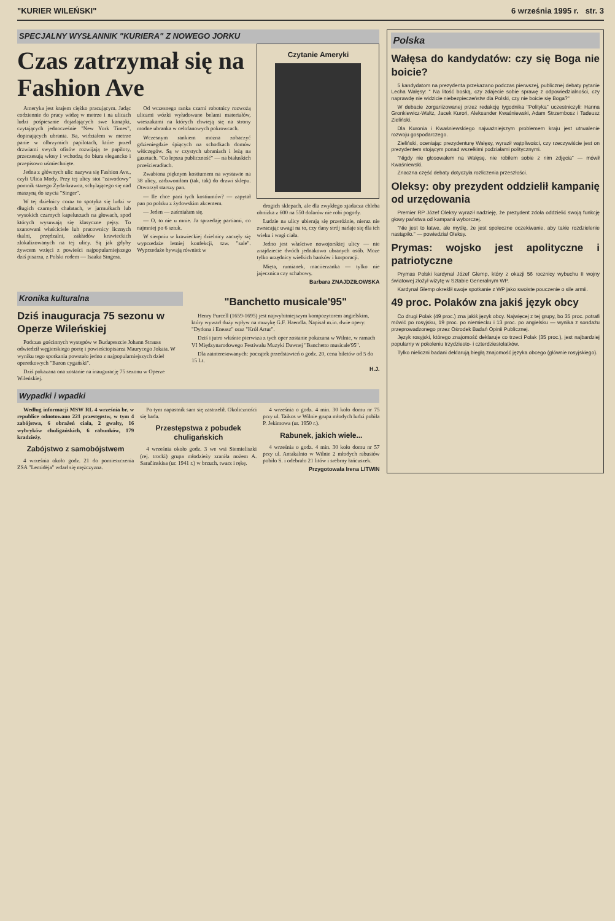"KURIER WILEŃSKI" 6 września 1995 r. str. 3
SPECJALNY WYSŁANNIK "KURIERA" Z NOWEGO JORKU
Czas zatrzymał się na Fashion Ave
Ameryka jest krajem ciężko pracującym. Jadąc codziennie do pracy widzę w metrze i na ulicach ludzi pośpiesznie dojadających swe kanapki, czytających jednocześnie "New York Times", dopinających ubrania. Ba, widziałem w metrze panie w olbrzymich papilotach, które przed drzwiami swych ofisów rozwijają te papiloty, przeczesują włosy i wchodzą do biura elegancko i przepisowo uśmiechnięte.
Jedna z głównych ulic nazywa się Fashion Ave., czyli Ulica Mody. Przy tej ulicy stoi "zawodowy" pomnik starego Żyda-krawca, schylającego się nad maszyną do szycia "Singer".
W tej dzielnicy coraz to spotyka się ludzi w długich czarnych chałatach, w jarmułkach lub wysokich czarnych kapeluszach na głowach, spod których wysuwają się klasyczne pejsy. To szanowani właściciele lub pracownicy licznych tkalni, przędzalni, zakładów krawieckich zlokalizowanych na tej ulicy. Są jak gdyby żywcem wzięci z powieści najpopularniejszego dziś pisarza, z Polski rodem — Isaaka Singera.
Od wczesnego ranka czarni robotnicy rozwożą ulicami wózki wyładowane belami materiałów, wieszakami na których chwieją się na strony modne ubranka w celofanowych pokrowcach.
Wczesnym rankiem można zobaczyć gdzieniegdzie śpiących na schodkach domów włóczęgów. Są w czystych ubraniach i leżą na gazetach. "Co lepsza publiczność" — na białuskich prześcieradłach.
Zwabiona pięknym kostiumem na wystawie na 38 ulicy, zadzwoniłam (tak, tak) do drzwi sklepu. Otworzył starszy pan.
— Ile chce pani tych kostiumów? — zapytał pan po polsku z żydowskim akcentem.
— Jeden — zaśmiałam się.
— O, to nie u mnie. Ja sprzedaję partiami, co najmniej po 6 sztuk.
W sierpniu w krawieckiej dzielnicy zaczęły się wyprzedaże letniej konfekcji, tzw. "sale". Wyprzedaże bywają również w
Czytanie Ameryki
drogich sklepach, ale dla zwykłego zjadacza chleba obniżka z 600 na 550 dolarów nie robi pogody.
Ludzie na ulicy ubierają się przeróżnie, nieraz nie zwracając uwagi na to, czy dany strój nadaje się dla ich wieku i wagi ciała.
Jedno jest właściwe nowojorskiej ulicy — nie znajdziecie dwóch jednakowo ubranych osób. Może tylko urzędnicy wielkich banków i korporacji.
Mięta, rumianek, maciierzanka — tylko nie jajecznica czy schabowy.
Barbara ZNAJDZIŁOWSKA
Kronika kulturalna
Dziś inauguracja 75 sezonu w Operze Wileńskiej
Podczas gościnnych występów w Budapeszcie Johann Strauss odwiedził węgierskiego poetę i powieściopisarza Maurycego Jokaia. W wyniku tego spotkania powstało jedno z najpopularniejszych dzieł operetkowych "Baron cygański".
Dziś pokazana ona zostanie na inaugurację 75 sezonu w Operze Wileńskiej.
"Banchetto musicale'95"
Henry Purcell (1659-1695) jest najwybitniejszym kompozytorem angielskim, który wywarł duży wpływ na muzykę G.F. Haendla. Napisał m.in. dwie opery: "Dydona i Eneasz" oraz "Król Artur".
Dziś i jutro właśnie pierwsza z tych oper zostanie pokazana w Wilnie, w ramach VI Międzynarodowego Festiwalu Muzyki Dawnej "Banchetto musicale'95".
Dla zainteresowanych: początek przedstawień o godz. 20, cena biletów od 5 do 15 Lt.
H.J.
Wypadki i wpadki
Według informacji MSW RL 4 września br. w republice odnotowano 221 przestępstw, w tym 4 zabójstwa, 6 obrażeń ciała, 2 gwałty, 16 wybryków chuligańskich, 6 rabunków, 179 kradzieży.
Zabójstwo z samobójstwem
4 września około godz. 21 do pomieszczenia ZSA "Lemidėja" wdarł się mężczyzna.
Po tym napastnik sam się zastrzelił. Okoliczności się bada.
Przestępstwa z pobudek chuligańskich
4 września około godz. 3 we wsi Siemieliszki (rej. trocki) grupa młodzieży zraniła nożem A. Saračinskisa (ur. 1941 r.) w brzuch, twarz i rękę.
4 września o godz. 4 min. 30 koło domu nr 75 przy ul. Taikos w Wilnie grupa młodych ludzi pobiła P. Jekimowa (ur. 1950 r.).
Rabunek, jakich wiele...
4 września o godz. 4 min. 30 koło domu nr 57 przy ul. Antakalnio w Wilnie 2 młodych rabusiów pobiło S. i odebrało 21 litów i srebrny łańcuszek.
Przygotowała Irena LITWIN
Polska
Wałęsa do kandydatów: czy się Boga nie boicie?
5 kandydatom na prezydenta przekazano podczas pierwszej, publicznej debaty pytanie Lecha Wałęsy: " Na litość boską, czy zdajecie sobie sprawę z odpowiedzialności, czy naprawdę nie widzicie niebezpieczeństw dla Polski, czy nie boicie się Boga?"
W debacie zorganizowanej przez redakcję tygodnika "Polityka" uczestniczyli: Hanna Gronkiewicz-Waltz, Jacek Kuroń, Aleksander Kwaśniewski, Adam Strzembosz i Tadeusz Zieliński.
Dla Kuronia i Kwaśniewskiego najważniejszym problemem kraju jest utrwalenie rozwoju gospodarczego.
Zieliński, oceniając prezydenturę Wałęsy, wyraził wątpliwości, czy rzeczywiście jest on prezydentem stojącym ponad wszelkimi podziałami politycznymi.
"Nigdy nie głosowałem na Wałęsę, nie robiłem sobie z nim zdjęcia" — mówił Kwaśniewski.
Znaczna część debaty dotyczyła rozliczenia przeszłości.
Oleksy: oby prezydent oddzielił kampanię od urzędowania
Premier RP Józef Oleksy wyraził nadzieję, że prezydent zdoła oddzielić swoją funkcję głowy państwa od kampanii wyborczej.
"Nie jest to łatwe, ale myślę, że jest społeczne oczekiwanie, aby takie rozdzielenie nastąpiło." — powiedział Oleksy.
Prymas: wojsko jest apolityczne i patriotyczne
Prymas Polski kardynał Józef Glemp, który z okazji 56 rocznicy wybuchu II wojny światowej złożył wizytę w Sztabie Generalnym WP.
Kardynał Glemp określił swoje spotkanie z WP jako swoiste pouczenie o sile armii.
49 proc. Polaków zna jakiś język obcy
Co drugi Polak (49 proc.) zna jakiś język obcy. Najwięcej z tej grupy, bo 35 proc. potrafi mówić po rosyjsku, 19 proc. po niemiecku i 13 proc. po angielsku — wynika z sondażu przeprowadzonego przez Ośrodek Badań Opinii Publicznej.
Język rosyjski, którego znajomość deklaruje co trzeci Polak (35 proc.), jest najbardziej popularny w pokoleniu trzydziesto- i czterdziestolatków.
Tylko nieliczni badani deklarują biegłą znajomość języka obcego (głównie rosyjskiego).